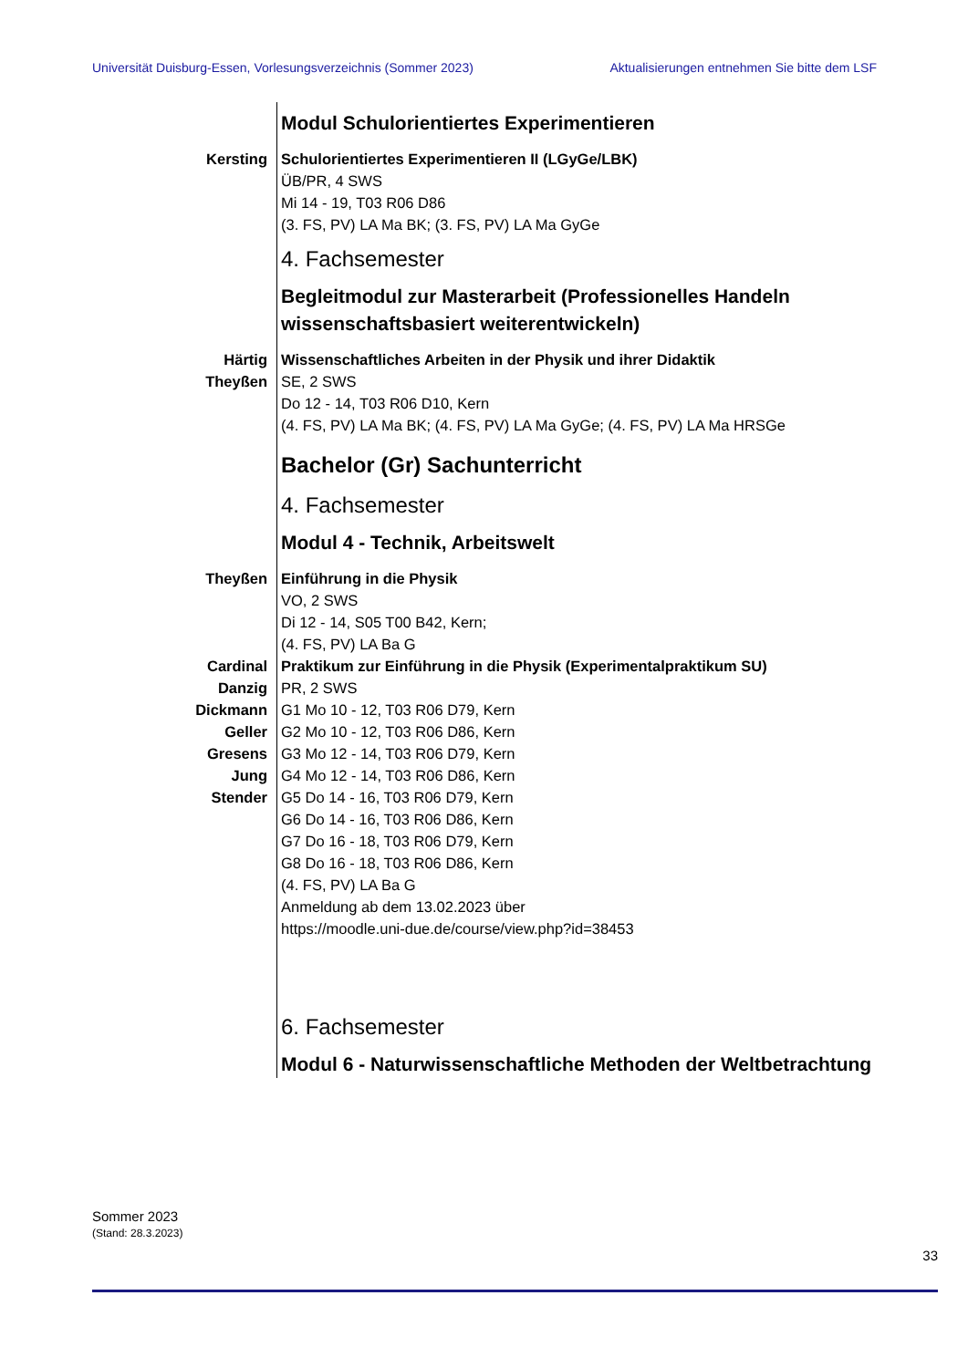Universität Duisburg-Essen, Vorlesungsverzeichnis (Sommer 2023) Aktualisierungen entnehmen Sie bitte dem LSF
Modul Schulorientiertes Experimentieren
Kersting Schulorientiertes Experimentieren II (LGyGe/LBK)
ÜB/PR, 4 SWS
Mi 14 - 19, T03 R06 D86
(3. FS, PV) LA Ma BK; (3. FS, PV) LA Ma GyGe
4. Fachsemester
Begleitmodul zur Masterarbeit (Professionelles Handeln wissenschaftsbasiert weiterentwickeln)
Härtig
Theyßen
Wissenschaftliches Arbeiten in der Physik und ihrer Didaktik
SE, 2 SWS
Do 12 - 14, T03 R06 D10, Kern
(4. FS, PV) LA Ma BK; (4. FS, PV) LA Ma GyGe; (4. FS, PV) LA Ma HRSGe
Bachelor (Gr) Sachunterricht
4. Fachsemester
Modul 4 - Technik, Arbeitswelt
Theyßen Einführung in die Physik
VO, 2 SWS
Di 12 - 14, S05 T00 B42, Kern;
(4. FS, PV) LA Ba G
Cardinal
Danzig
Dickmann
Geller
Gresens
Jung
Stender
Praktikum zur Einführung in die Physik (Experimentalpraktikum SU)
PR, 2 SWS
G1 Mo 10 - 12, T03 R06 D79, Kern
G2 Mo 10 - 12, T03 R06 D86, Kern
G3 Mo 12 - 14, T03 R06 D79, Kern
G4 Mo 12 - 14, T03 R06 D86, Kern
G5 Do 14 - 16, T03 R06 D79, Kern
G6 Do 14 - 16, T03 R06 D86, Kern
G7 Do 16 - 18, T03 R06 D79, Kern
G8 Do 16 - 18, T03 R06 D86, Kern
(4. FS, PV) LA Ba G
Anmeldung ab dem 13.02.2023 über
https://moodle.uni-due.de/course/view.php?id=38453
6. Fachsemester
Modul 6 - Naturwissenschaftliche Methoden der Weltbetrachtung
Sommer 2023
(Stand: 28.3.2023)
33